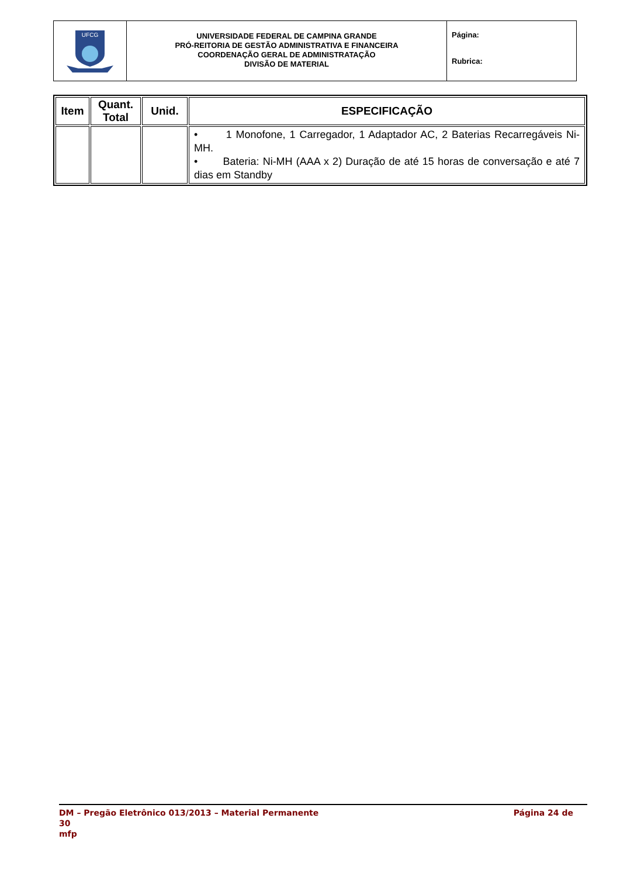| UFCG | UNIVERSIDADE FEDERAL DE CAMPINA GRANDE PRÓ-REITORIA DE GESTÃO ADMINISTRATIVA E FINANCEIRA COORDENAÇÃO GERAL DE ADMINISTRATAÇÃO DIVISÃO DE MATERIAL | Página: Rubrica: |
| Item | Quant. Total | Unid. | ESPECIFICAÇÃO |
| --- | --- | --- | --- |
| | | | • 1 Monofone, 1 Carregador, 1 Adaptador AC, 2 Baterias Recarregáveis Ni-MH. • Bateria: Ni-MH (AAA x 2) Duração de até 15 horas de conversação e até 7 dias em Standby |
DM – Pregão Eletrônico 013/2013 – Material Permanente Página 24 de
30
mfp